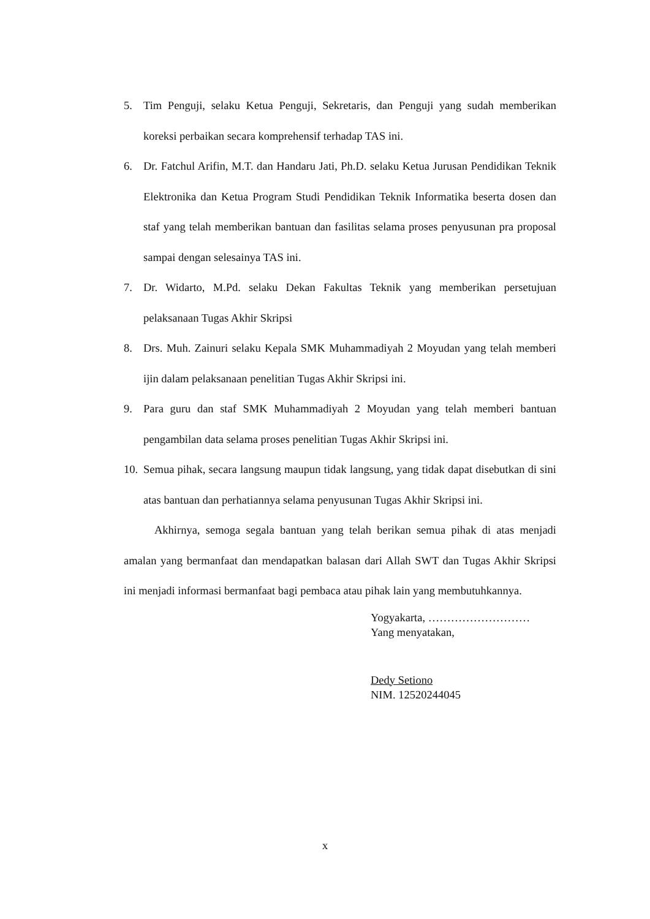5. Tim Penguji, selaku Ketua Penguji, Sekretaris, dan Penguji yang sudah memberikan koreksi perbaikan secara komprehensif terhadap TAS ini.
6. Dr. Fatchul Arifin, M.T. dan Handaru Jati, Ph.D. selaku Ketua Jurusan Pendidikan Teknik Elektronika dan Ketua Program Studi Pendidikan Teknik Informatika beserta dosen dan staf yang telah memberikan bantuan dan fasilitas selama proses penyusunan pra proposal sampai dengan selesainya TAS ini.
7. Dr. Widarto, M.Pd. selaku Dekan Fakultas Teknik yang memberikan persetujuan pelaksanaan Tugas Akhir Skripsi
8. Drs. Muh. Zainuri selaku Kepala SMK Muhammadiyah 2 Moyudan yang telah memberi ijin dalam pelaksanaan penelitian Tugas Akhir Skripsi ini.
9. Para guru dan staf SMK Muhammadiyah 2 Moyudan yang telah memberi bantuan pengambilan data selama proses penelitian Tugas Akhir Skripsi ini.
10. Semua pihak, secara langsung maupun tidak langsung, yang tidak dapat disebutkan di sini atas bantuan dan perhatiannya selama penyusunan Tugas Akhir Skripsi ini.
Akhirnya, semoga segala bantuan yang telah berikan semua pihak di atas menjadi amalan yang bermanfaat dan mendapatkan balasan dari Allah SWT dan Tugas Akhir Skripsi ini menjadi informasi bermanfaat bagi pembaca atau pihak lain yang membutuhkannya.
Yogyakarta, ………………………
Yang menyatakan,
Dedy Setiono
NIM. 12520244045
x